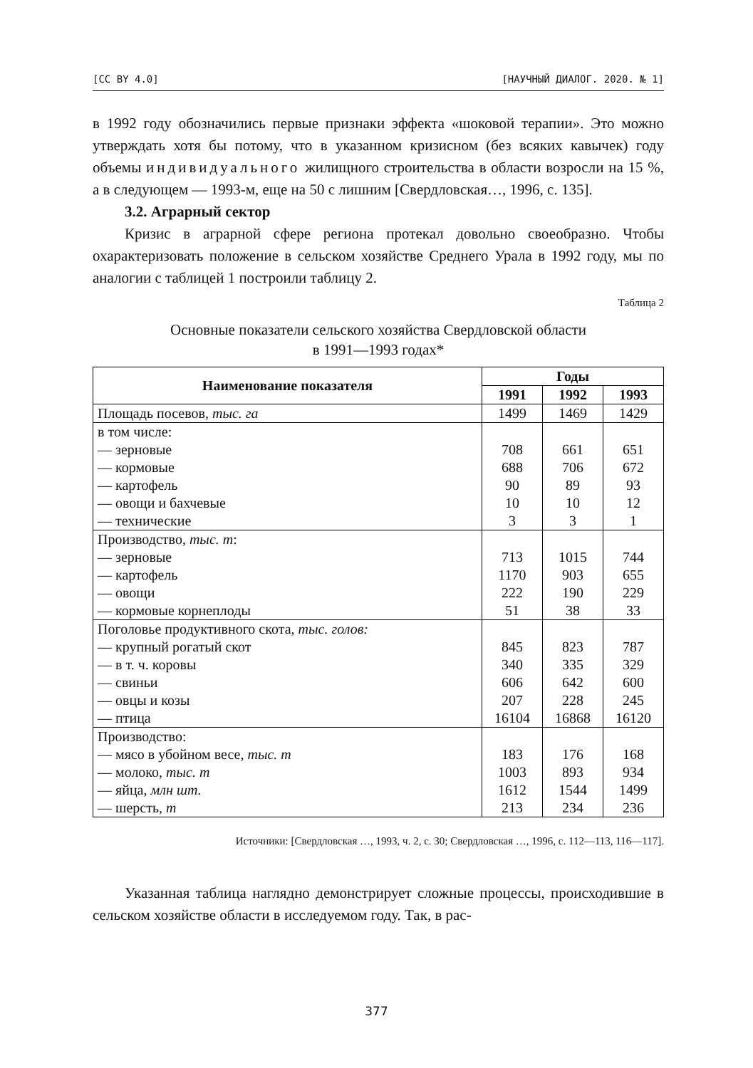[CC BY 4.0] [НАУЧНЫЙ ДИАЛОГ. 2020. № 1]
в 1992 году обозначились первые признаки эффекта «шоковой терапии». Это можно утверждать хотя бы потому, что в указанном кризисном (без всяких кавычек) году объемы индивидуального жилищного строительства в области возросли на 15 %, а в следующем — 1993-м, еще на 50 с лишним [Свердловская…, 1996, с. 135].
3.2. Аграрный сектор
Кризис в аграрной сфере региона протекал довольно своеобразно. Чтобы охарактеризовать положение в сельском хозяйстве Среднего Урала в 1992 году, мы по аналогии с таблицей 1 построили таблицу 2.
Таблица 2
Основные показатели сельского хозяйства Свердловской области
в 1991—1993 годах*
| Наименование показателя | Годы | | |
| --- | --- | --- | --- |
| | 1991 | 1992 | 1993 |
| Площадь посевов, тыс. га | 1499 | 1469 | 1429 |
| в том числе: — зерновые — кормовые — картофель — овощи и бахчевые — технические | 708 688 90 10 3 | 661 706 89 10 3 | 651 672 93 12 1 |
| Производство, тыс. т : — зерновые — картофель — овощи — кормовые корнеплоды | 713 1170 222 51 | 1015 903 190 38 | 744 655 229 33 |
| Поголовье продуктивного скота, тыс. голов: — крупный рогатый скот — в т. ч. коровы — свиньи — овцы и козы — птица | 845 340 606 207 16104 | 823 335 642 228 16868 | 787 329 600 245 16120 |
| Производство: — мясо в убойном весе, тыс. т — молоко, тыс. т — яйца, млн шт. — шерсть, т | 183 1003 1612 213 | 176 893 1544 234 | 168 934 1499 236 |
Источники: [Свердловская …, 1993, ч. 2, с. 30; Свердловская …, 1996, с. 112—113, 116—117].
Указанная таблица наглядно демонстрирует сложные процессы, происходившие в сельском хозяйстве области в исследуемом году. Так, в рас-
377